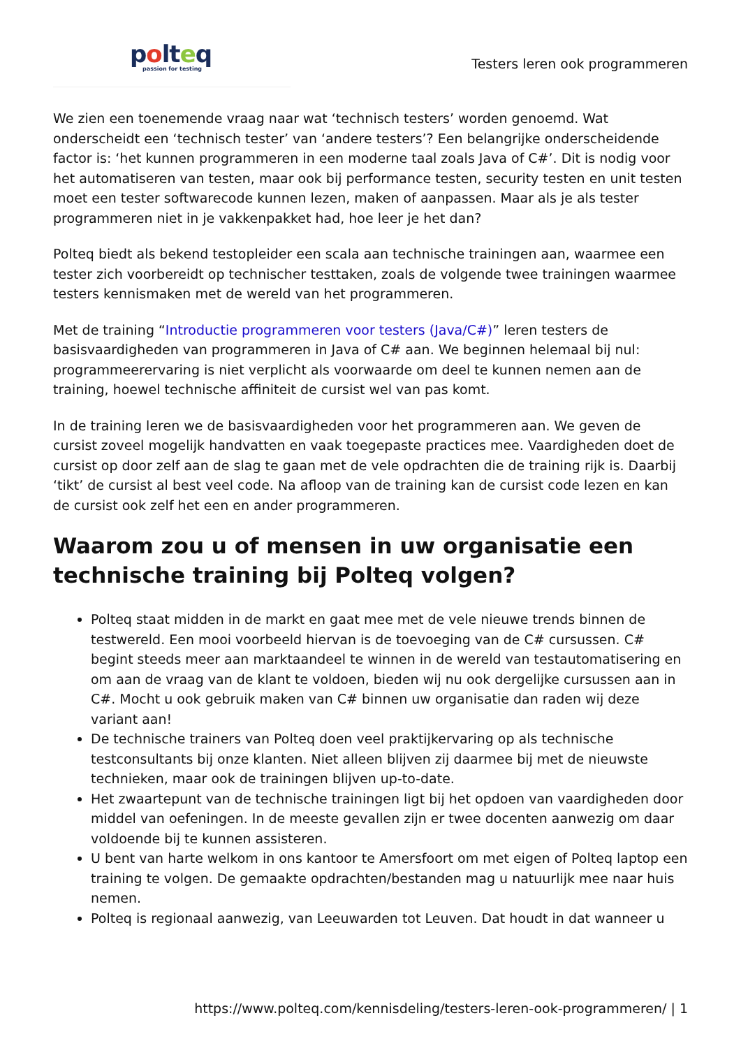polteq
passion for testing
Testers leren ook programmeren
We zien een toenemende vraag naar wat ‘technisch testers’ worden genoemd. Wat onderscheidt een ‘technisch tester’ van ‘andere testers’? Een belangrijke onderscheidende factor is: ‘het kunnen programmeren in een moderne taal zoals Java of C#’. Dit is nodig voor het automatiseren van testen, maar ook bij performance testen, security testen en unit testen moet een tester softwarecode kunnen lezen, maken of aanpassen. Maar als je als tester programmeren niet in je vakkenpakket had, hoe leer je het dan?
Polteq biedt als bekend testopleider een scala aan technische trainingen aan, waarmee een tester zich voorbereidt op technischer testtaken, zoals de volgende twee trainingen waarmee testers kennismaken met de wereld van het programmeren.
Met de training “Introductie programmeren voor testers (Java/C#)” leren testers de basisvaardigheden van programmeren in Java of C# aan. We beginnen helemaal bij nul: programmeerervaring is niet verplicht als voorwaarde om deel te kunnen nemen aan de training, hoewel technische affiniteit de cursist wel van pas komt.
In de training leren we de basisvaardigheden voor het programmeren aan. We geven de cursist zoveel mogelijk handvatten en vaak toegepaste practices mee. Vaardigheden doet de cursist op door zelf aan de slag te gaan met de vele opdrachten die de training rijk is. Daarbij ‘tikt’ de cursist al best veel code. Na afloop van de training kan de cursist code lezen en kan de cursist ook zelf het een en ander programmeren.
Waarom zou u of mensen in uw organisatie een technische training bij Polteq volgen?
Polteq staat midden in de markt en gaat mee met de vele nieuwe trends binnen de testwereld. Een mooi voorbeeld hiervan is de toevoeging van de C# cursussen. C# begint steeds meer aan marktaandeel te winnen in de wereld van testautomatisering en om aan de vraag van de klant te voldoen, bieden wij nu ook dergelijke cursussen aan in C#. Mocht u ook gebruik maken van C# binnen uw organisatie dan raden wij deze variant aan!
De technische trainers van Polteq doen veel praktijkervaring op als technische testconsultants bij onze klanten. Niet alleen blijven zij daarmee bij met de nieuwste technieken, maar ook de trainingen blijven up-to-date.
Het zwaartepunt van de technische trainingen ligt bij het opdoen van vaardigheden door middel van oefeningen. In de meeste gevallen zijn er twee docenten aanwezig om daar voldoende bij te kunnen assisteren.
U bent van harte welkom in ons kantoor te Amersfoort om met eigen of Polteq laptop een training te volgen. De gemaakte opdrachten/bestanden mag u natuurlijk mee naar huis nemen.
Polteq is regionaal aanwezig, van Leeuwarden tot Leuven. Dat houdt in dat wanneer u
https://www.polteq.com/kennisdeling/testers-leren-ook-programmeren/ | 1